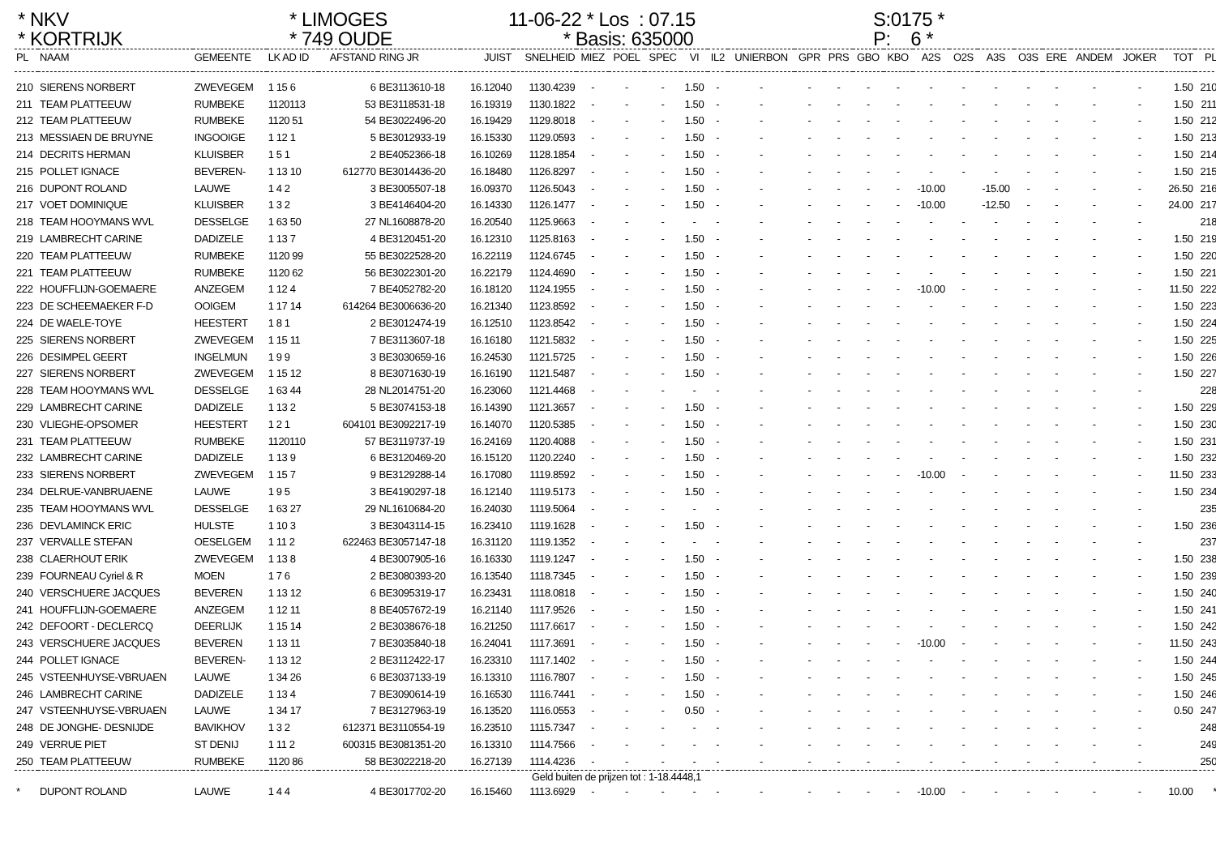* NKV * LIMOGES 11-06-22 * Los : 07.15 S:0175 *
* KORTRIJK * 749 OUDE * Basis: 635000 P: 6 *
| PL | NAAM | GEMEENTE | LK AD ID | AFSTAND | RING JR | JUIST | SNELHEID | MIEZ | POEL | SPEC | VI | IL2 | UNIERBON | GPR | PRS | GBO | KBO | A2S | O2S | A3S | O3S | ERE | ANDEM | JOKER | TOT | PL |
| --- | --- | --- | --- | --- | --- | --- | --- | --- | --- | --- | --- | --- | --- | --- | --- | --- | --- | --- | --- | --- | --- | --- | --- | --- | --- | --- |
| 210 | SIERENS NORBERT | ZWEVEGEM | 1 15 6 | 6 | BE3113610-18 | 16.12040 | 1130.4239 | - | - | - | 1.50 | - | - | - | - | - | - | - | - | - | - | - | - | - | 1.50 | 210 |
| 211 | TEAM PLATTEEUW | RUMBEKE | 1120113 | 53 | BE3118531-18 | 16.19319 | 1130.1822 | - | - | - | 1.50 | - | - | - | - | - | - | - | - | - | - | - | - | - | 1.50 | 211 |
| 212 | TEAM PLATTEEUW | RUMBEKE | 1120 51 | 54 | BE3022496-20 | 16.19429 | 1129.8018 | - | - | - | 1.50 | - | - | - | - | - | - | - | - | - | - | - | - | - | 1.50 | 212 |
| 213 | MESSIAEN DE BRUYNE | INGOOIGE | 1 12 1 | 5 | BE3012933-19 | 16.15330 | 1129.0593 | - | - | - | 1.50 | - | - | - | - | - | - | - | - | - | - | - | - | - | 1.50 | 213 |
| 214 | DECRITS HERMAN | KLUISBER | 1 5 1 | 2 | BE4052366-18 | 16.10269 | 1128.1854 | - | - | - | 1.50 | - | - | - | - | - | - | - | - | - | - | - | - | - | 1.50 | 214 |
| 215 | POLLET IGNACE | BEVEREN- | 1 13 10 | 612770 | BE3014436-20 | 16.18480 | 1126.8297 | - | - | - | 1.50 | - | - | - | - | - | - | - | - | - | - | - | - | - | 1.50 | 215 |
| 216 | DUPONT ROLAND | LAUWE | 1 4 2 | 3 | BE3005507-18 | 16.09370 | 1126.5043 | - | - | - | 1.50 | - | - | - | - | - | - | -10.00 | | -15.00 | - | - | - | - | 26.50 | 216 |
| 217 | VOET DOMINIQUE | KLUISBER | 1 3 2 | 3 | BE4146404-20 | 16.14330 | 1126.1477 | - | - | - | 1.50 | - | - | - | - | - | - | -10.00 | | -12.50 | - | - | - | - | 24.00 | 217 |
| 218 | TEAM HOOYMANS WVL | DESSELGE | 1 63 50 | 27 | NL1608878-20 | 16.20540 | 1125.9663 | - | - | - | - | - | - | - | - | - | - | - | - | - | - | - | - | - | | 218 |
| 219 | LAMBRECHT CARINE | DADIZELE | 1 13 7 | 4 | BE3120451-20 | 16.12310 | 1125.8163 | - | - | - | 1.50 | - | - | - | - | - | - | - | - | - | - | - | - | - | 1.50 | 219 |
| 220 | TEAM PLATTEEUW | RUMBEKE | 1120 99 | 55 | BE3022528-20 | 16.22119 | 1124.6745 | - | - | - | 1.50 | - | - | - | - | - | - | - | - | - | - | - | - | - | 1.50 | 220 |
| 221 | TEAM PLATTEEUW | RUMBEKE | 1120 62 | 56 | BE3022301-20 | 16.22179 | 1124.4690 | - | - | - | 1.50 | - | - | - | - | - | - | - | - | - | - | - | - | - | 1.50 | 221 |
| 222 | HOUFFLIJN-GOEMAERE | ANZEGEM | 1 12 4 | 7 | BE4052782-20 | 16.18120 | 1124.1955 | - | - | - | 1.50 | - | - | - | - | - | - | -10.00 | - | - | - | - | - | - | 11.50 | 222 |
| 223 | DE SCHEEMAEKER F-D | OOIGEM | 1 17 14 | 614264 | BE3006636-20 | 16.21340 | 1123.8592 | - | - | - | 1.50 | - | - | - | - | - | - | - | - | - | - | - | - | - | 1.50 | 223 |
| 224 | DE WAELE-TOYE | HEESTERT | 1 8 1 | 2 | BE3012474-19 | 16.12510 | 1123.8542 | - | - | - | 1.50 | - | - | - | - | - | - | - | - | - | - | - | - | - | 1.50 | 224 |
| 225 | SIERENS NORBERT | ZWEVEGEM | 1 15 11 | 7 | BE3113607-18 | 16.16180 | 1121.5832 | - | - | - | 1.50 | - | - | - | - | - | - | - | - | - | - | - | - | - | 1.50 | 225 |
| 226 | DESIMPEL GEERT | INGELMUN | 1 9 9 | 3 | BE3030659-16 | 16.24530 | 1121.5725 | - | - | - | 1.50 | - | - | - | - | - | - | - | - | - | - | - | - | - | 1.50 | 226 |
| 227 | SIERENS NORBERT | ZWEVEGEM | 1 15 12 | 8 | BE3071630-19 | 16.16190 | 1121.5487 | - | - | - | 1.50 | - | - | - | - | - | - | - | - | - | - | - | - | - | 1.50 | 227 |
| 228 | TEAM HOOYMANS WVL | DESSELGE | 1 63 44 | 28 | NL2014751-20 | 16.23060 | 1121.4468 | - | - | - | - | - | - | - | - | - | - | - | - | - | - | - | - | - | | 228 |
| 229 | LAMBRECHT CARINE | DADIZELE | 1 13 2 | 5 | BE3074153-18 | 16.14390 | 1121.3657 | - | - | - | 1.50 | - | - | - | - | - | - | - | - | - | - | - | - | - | 1.50 | 229 |
| 230 | VLIEGHE-OPSOMER | HEESTERT | 1 2 1 | 604101 | BE3092217-19 | 16.14070 | 1120.5385 | - | - | - | 1.50 | - | - | - | - | - | - | - | - | - | - | - | - | - | 1.50 | 230 |
| 231 | TEAM PLATTEEUW | RUMBEKE | 1120110 | 57 | BE3119737-19 | 16.24169 | 1120.4088 | - | - | - | 1.50 | - | - | - | - | - | - | - | - | - | - | - | - | - | 1.50 | 231 |
| 232 | LAMBRECHT CARINE | DADIZELE | 1 13 9 | 6 | BE3120469-20 | 16.15120 | 1120.2240 | - | - | - | 1.50 | - | - | - | - | - | - | - | - | - | - | - | - | - | 1.50 | 232 |
| 233 | SIERENS NORBERT | ZWEVEGEM | 1 15 7 | 9 | BE3129288-14 | 16.17080 | 1119.8592 | - | - | - | 1.50 | - | - | - | - | - | - | -10.00 | - | - | - | - | - | - | 11.50 | 233 |
| 234 | DELRUE-VANBRUAENE | LAUWE | 1 9 5 | 3 | BE4190297-18 | 16.12140 | 1119.5173 | - | - | - | 1.50 | - | - | - | - | - | - | - | - | - | - | - | - | - | 1.50 | 234 |
| 235 | TEAM HOOYMANS WVL | DESSELGE | 1 63 27 | 29 | NL1610684-20 | 16.24030 | 1119.5064 | - | - | - | - | - | - | - | - | - | - | - | - | - | - | - | - | - | | 235 |
| 236 | DEVLAMINCK ERIC | HULSTE | 1 10 3 | 3 | BE3043114-15 | 16.23410 | 1119.1628 | - | - | - | 1.50 | - | - | - | - | - | - | - | - | - | - | - | - | - | 1.50 | 236 |
| 237 | VERVALLE STEFAN | OESELGEM | 1 11 2 | 622463 | BE3057147-18 | 16.31120 | 1119.1352 | - | - | - | - | - | - | - | - | - | - | - | - | - | - | - | - | - | | 237 |
| 238 | CLAERHOUT ERIK | ZWEVEGEM | 1 13 8 | 4 | BE3007905-16 | 16.16330 | 1119.1247 | - | - | - | 1.50 | - | - | - | - | - | - | - | - | - | - | - | - | - | 1.50 | 238 |
| 239 | FOURNEAU Cyriel & R | MOEN | 1 7 6 | 2 | BE3080393-20 | 16.13540 | 1118.7345 | - | - | - | 1.50 | - | - | - | - | - | - | - | - | - | - | - | - | - | 1.50 | 239 |
| 240 | VERSCHUERE JACQUES | BEVEREN | 1 13 12 | 6 | BE3095319-17 | 16.23431 | 1118.0818 | - | - | - | 1.50 | - | - | - | - | - | - | - | - | - | - | - | - | - | 1.50 | 240 |
| 241 | HOUFFLIJN-GOEMAERE | ANZEGEM | 1 12 11 | 8 | BE4057672-19 | 16.21140 | 1117.9526 | - | - | - | 1.50 | - | - | - | - | - | - | - | - | - | - | - | - | - | 1.50 | 241 |
| 242 | DEFOORT - DECLERCQ | DEERLIJK | 1 15 14 | 2 | BE3038676-18 | 16.21250 | 1117.6617 | - | - | - | 1.50 | - | - | - | - | - | - | - | - | - | - | - | - | - | 1.50 | 242 |
| 243 | VERSCHUERE JACQUES | BEVEREN | 1 13 11 | 7 | BE3035840-18 | 16.24041 | 1117.3691 | - | - | - | 1.50 | - | - | - | - | - | - | -10.00 | - | - | - | - | - | - | 11.50 | 243 |
| 244 | POLLET IGNACE | BEVEREN- | 1 13 12 | 2 | BE3112422-17 | 16.23310 | 1117.1402 | - | - | - | 1.50 | - | - | - | - | - | - | - | - | - | - | - | - | - | 1.50 | 244 |
| 245 | VSTEENHUYSE-VBRUAEN | LAUWE | 1 34 26 | 6 | BE3037133-19 | 16.13310 | 1116.7807 | - | - | - | 1.50 | - | - | - | - | - | - | - | - | - | - | - | - | - | 1.50 | 245 |
| 246 | LAMBRECHT CARINE | DADIZELE | 1 13 4 | 7 | BE3090614-19 | 16.16530 | 1116.7441 | - | - | - | 1.50 | - | - | - | - | - | - | - | - | - | - | - | - | - | 1.50 | 246 |
| 247 | VSTEENHUYSE-VBRUAEN | LAUWE | 1 34 17 | 7 | BE3127963-19 | 16.13520 | 1116.0553 | - | - | - | 0.50 | - | - | - | - | - | - | - | - | - | - | - | - | - | 0.50 | 247 |
| 248 | DE JONGHE- DESNIJDE | BAVIKHOV | 1 3 2 | 612371 | BE3110554-19 | 16.23510 | 1115.7347 | - | - | - | - | - | - | - | - | - | - | - | - | - | - | - | - | - | | 248 |
| 249 | VERRUE PIET | ST DENIJ | 1 11 2 | 600315 | BE3081351-20 | 16.13310 | 1114.7566 | - | - | - | - | - | - | - | - | - | - | - | - | - | - | - | - | - | | 249 |
| 250 | TEAM PLATTEEUW | RUMBEKE | 1120 86 | 58 | BE3022218-20 | 16.27139 | 1114.4236 | - | - | - | - | - | - | - | - | - | - | - | - | - | - | - | - | - | | 250 |
| Geld buiten de prijzen tot : 1-18.4448,1 | | | | | | | | | | | | | | | | | | | | | | | | | | |
| * | DUPONT ROLAND | LAUWE | 1 4 4 | 4 | BE3017702-20 | 16.15460 | 1113.6929 | - | - | - | - | - | - | - | - | - | - | -10.00 | - | - | - | - | - | - | 10.00 | * |